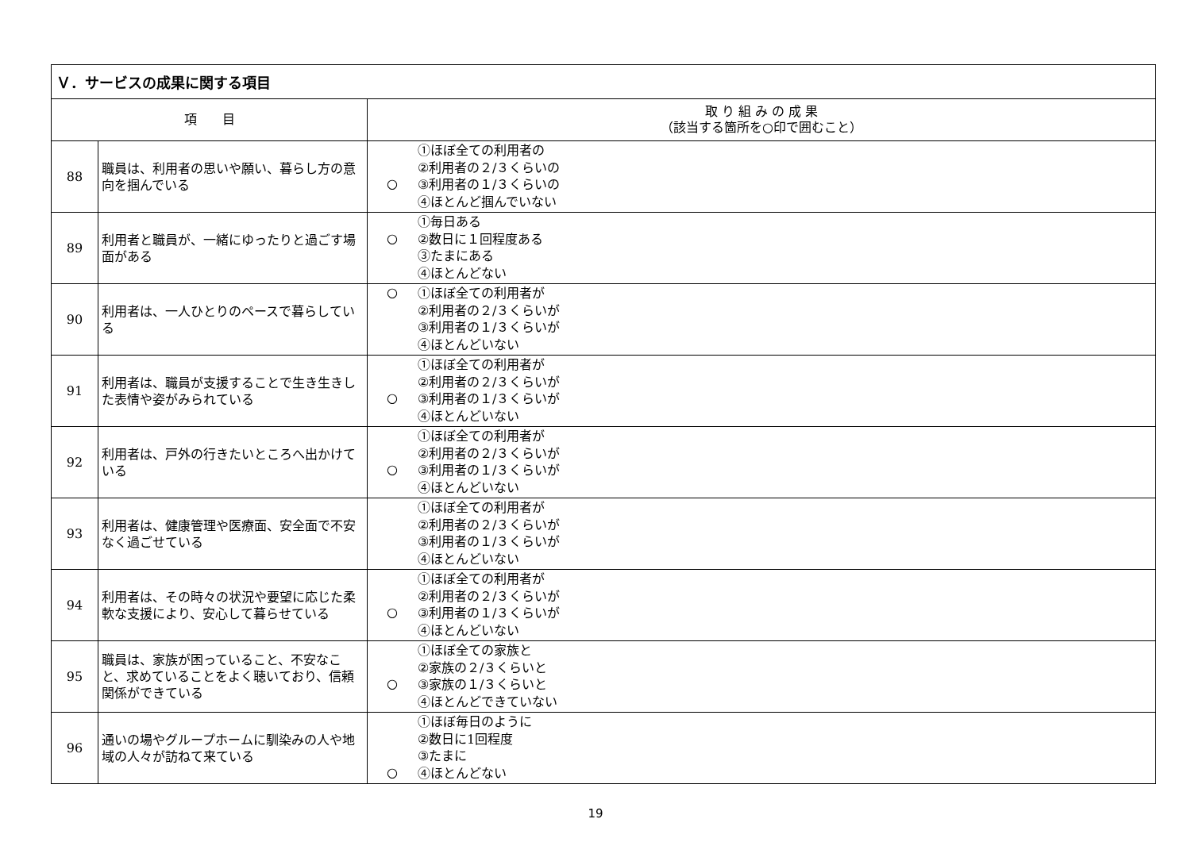| Ｖ．サービスの成果に関する項目 | | | |
| --- | --- | --- | --- |
| 項 目 | | 取 り 組 み の 成 果 （該当する箇所を○印で囲むこと） | |
| 88 | 職員は、利用者の思いや願い、暮らし方の意向を掴んでいる | ○ | ①ほぼ全ての利用者の ②利用者の２/３くらいの ③利用者の１/３くらいの ④ほとんど掴んでいない |
| 89 | 利用者と職員が、一緒にゆったりと過ごす場面がある | ○ | ①毎日ある ②数日に１回程度ある ③たまにある ④ほとんどない |
| 90 | 利用者は、一人ひとりのペースで暮らしている | ○ | ①ほぼ全ての利用者が ②利用者の２/３くらいが ③利用者の１/３くらいが ④ほとんどいない |
| 91 | 利用者は、職員が支援することで生き生きした表情や姿がみられている | ○ | ①ほぼ全ての利用者が ②利用者の２/３くらいが ③利用者の１/３くらいが ④ほとんどいない |
| 92 | 利用者は、戸外の行きたいところへ出かけている | ○ | ①ほぼ全ての利用者が ②利用者の２/３くらいが ③利用者の１/３くらいが ④ほとんどいない |
| 93 | 利用者は、健康管理や医療面、安全面で不安なく過ごせている | | ①ほぼ全ての利用者が ②利用者の２/３くらいが ③利用者の１/３くらいが ④ほとんどいない |
| 94 | 利用者は、その時々の状況や要望に応じた柔軟な支援により、安心して暮らせている | ○ | ①ほぼ全ての利用者が ②利用者の２/３くらいが ③利用者の１/３くらいが ④ほとんどいない |
| 95 | 職員は、家族が困っていること、不安なこと、求めていることをよく聴いており、信頼関係ができている | ○ | ①ほぼ全ての家族と ②家族の２/３くらいと ③家族の１/３くらいと ④ほとんどできていない |
| 96 | 通いの場やグループホームに馴染みの人や地域の人々が訪ねて来ている | ○ | ①ほぼ毎日のように ②数日に1回程度 ③たまに ④ほとんどない |
19